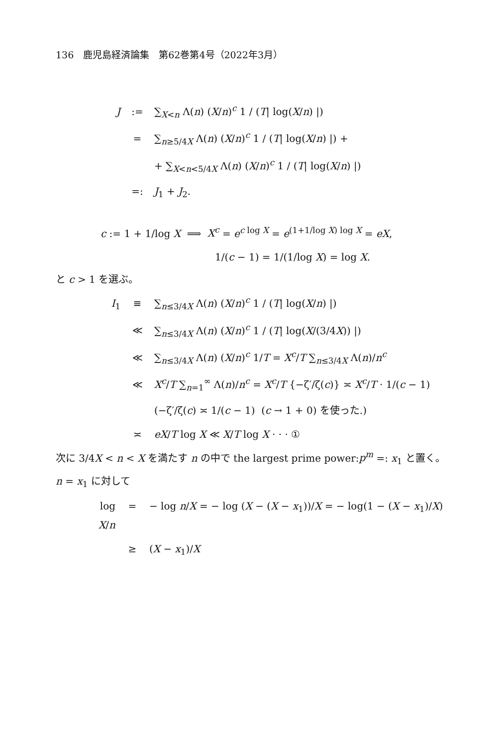136　鹿児島経済論集　第62巻第4号（2022年3月）
J:= ∑<sub>X<n</sub> Λ(n) (X/n)<sup>c</sup> 1 / (T| log(X/n) |)
= ∑<sub>n≥5/4X</sub> Λ(n) (X/n)<sup>c</sup> 1 / (T| log(X/n) |) +
+ ∑<sub>X<n<5/4X</sub> Λ(n) (X/n)<sup>c</sup> 1 / (T| log(X/n) |)
=: J<sub>1</sub> + J<sub>2</sub>.
c := 1 + 1/log X ⟹ X<sup>c</sup> = e<sup>c log X</sup> = e<sup>(1+1/log X) log X</sup> = eX,
1/(c − 1) = 1/(1/log X) = log X.
と c > 1 を選ぶ。
I<sub>1</sub> ≡ ∑<sub>n≤3/4X</sub> Λ(n) (X/n)<sup>c</sup> 1 / (T| log(X/n) |)
≪ ∑<sub>n≤3/4X</sub> Λ(n) (X/n)<sup>c</sup> 1 / (T| log(X/(3/4X)) |)
≪ ∑<sub>n≤3/4X</sub> Λ(n) (X/n)<sup>c</sup> 1/T = X<sup>c</sup>/T ∑<sub>n≤3/4X</sub> Λ(n)/n<sup>c</sup>
≪ X<sup>c</sup>/T ∑<sub>n=1</sub><sup>∞</sup> Λ(n)/n<sup>c</sup> = X<sup>c</sup>/T {−ζ′/ζ(c)} ≍ X<sup>c</sup>/T · 1/(c − 1)
(−ζ′/ζ(c) ≍ 1/(c − 1) (c → 1 + 0) を使った.)
≍ eX/T log X ≪ X/T log X · · · ①
次に 3/4X < n < X を満たす n の中で the largest prime power:p<sup>m</sup> =: x<sub>1</sub> と置く。
n = x<sub>1</sub> に対して
log X/n = − log n/X = − log (X − (X − x<sub>1</sub>))/X = − log(1 − (X − x<sub>1</sub>)/X)
≥ (X − x<sub>1</sub>)/X